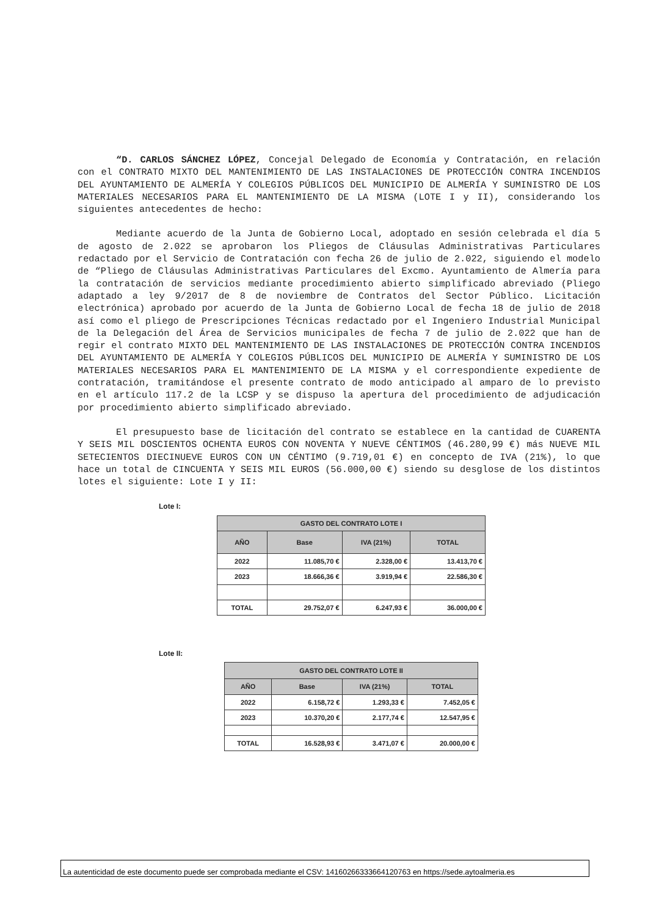“D. CARLOS SÁNCHEZ LÓPEZ, Concejal Delegado de Economía y Contratación, en relación con el CONTRATO MIXTO DEL MANTENIMIENTO DE LAS INSTALACIONES DE PROTECCIÓN CONTRA INCENDIOS DEL AYUNTAMIENTO DE ALMERÍA Y COLEGIOS PÚBLICOS DEL MUNICIPIO DE ALMERÍA Y SUMINISTRO DE LOS MATERIALES NECESARIOS PARA EL MANTENIMIENTO DE LA MISMA (LOTE I y II), considerando los siguientes antecedentes de hecho:
Mediante acuerdo de la Junta de Gobierno Local, adoptado en sesión celebrada el día 5 de agosto de 2.022 se aprobaron los Pliegos de Cláusulas Administrativas Particulares redactado por el Servicio de Contratación con fecha 26 de julio de 2.022, siguiendo el modelo de “Pliego de Cláusulas Administrativas Particulares del Excmo. Ayuntamiento de Almería para la contratación de servicios mediante procedimiento abierto simplificado abreviado (Pliego adaptado a ley 9/2017 de 8 de noviembre de Contratos del Sector Público. Licitación electrónica) aprobado por acuerdo de la Junta de Gobierno Local de fecha 18 de julio de 2018 así como el pliego de Prescripciones Técnicas redactado por el Ingeniero Industrial Municipal de la Delegación del Área de Servicios municipales de fecha 7 de julio de 2.022 que han de regir el contrato MIXTO DEL MANTENIMIENTO DE LAS INSTALACIONES DE PROTECCIÓN CONTRA INCENDIOS DEL AYUNTAMIENTO DE ALMERÍA Y COLEGIOS PÚBLICOS DEL MUNICIPIO DE ALMERÍA Y SUMINISTRO DE LOS MATERIALES NECESARIOS PARA EL MANTENIMIENTO DE LA MISMA y el correspondiente expediente de contratación, tramitándose el presente contrato de modo anticipado al amparo de lo previsto en el artículo 117.2 de la LCSP y se dispuso la apertura del procedimiento de adjudicación por procedimiento abierto simplificado abreviado.
El presupuesto base de licitación del contrato se establece en la cantidad de CUARENTA Y SEIS MIL DOSCIENTOS OCHENTA EUROS CON NOVENTA Y NUEVE CÉNTIMOS (46.280,99 €) más NUEVE MIL SETECIENTOS DIECINUEVE EUROS CON UN CÉNTIMO (9.719,01 €) en concepto de IVA (21%), lo que hace un total de CINCUENTA Y SEIS MIL EUROS (56.000,00 €) siendo su desglose de los distintos lotes el siguiente: Lote I y II:
Lote I:
| GASTO DEL CONTRATO LOTE I | | | |
| --- | --- | --- | --- |
| AÑO | Base | IVA (21%) | TOTAL |
| 2022 | 11.085,70 € | 2.328,00 € | 13.413,70 € |
| 2023 | 18.666,36 € | 3.919,94 € | 22.586,30 € |
| TOTAL | 29.752,07 € | 6.247,93 € | 36.000,00 € |
Lote II:
| GASTO DEL CONTRATO LOTE II | | | |
| --- | --- | --- | --- |
| AÑO | Base | IVA (21%) | TOTAL |
| 2022 | 6.158,72 € | 1.293,33 € | 7.452,05 € |
| 2023 | 10.370,20 € | 2.177,74 € | 12.547,95 € |
| TOTAL | 16.528,93 € | 3.471,07 € | 20.000,00 € |
La autenticidad de este documento puede ser comprobada mediante el CSV: 14160266333664120763 en https://sede.aytoalmeria.es